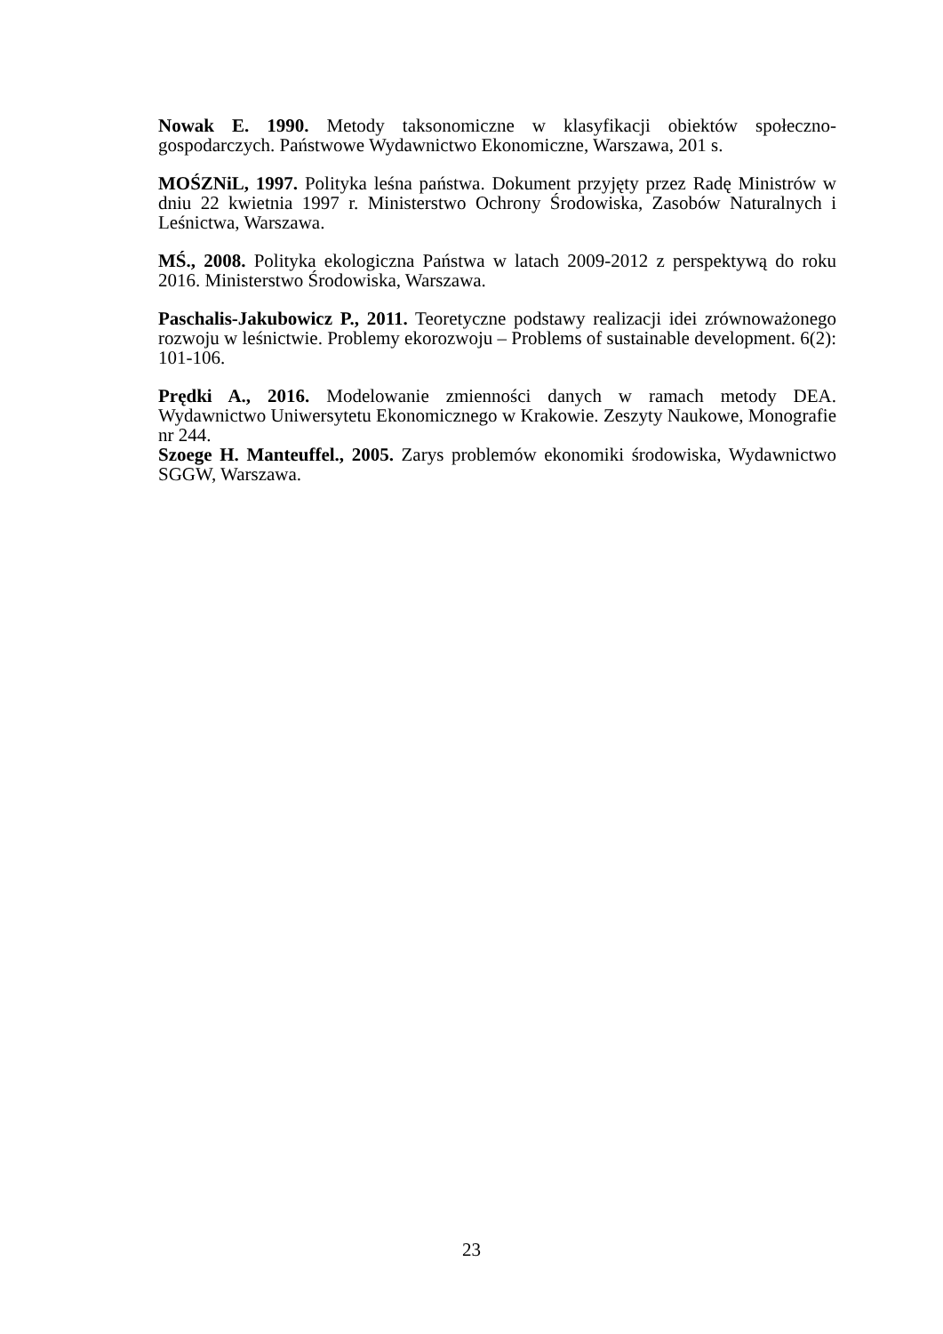Nowak E. 1990. Metody taksonomiczne w klasyfikacji obiektów społeczno-gospodarczych. Państwowe Wydawnictwo Ekonomiczne, Warszawa, 201 s.
MOŚZNiL, 1997. Polityka leśna państwa. Dokument przyjęty przez Radę Ministrów w dniu 22 kwietnia 1997 r. Ministerstwo Ochrony Środowiska, Zasobów Naturalnych i Leśnictwa, Warszawa.
MŚ., 2008. Polityka ekologiczna Państwa w latach 2009-2012 z perspektywą do roku 2016. Ministerstwo Środowiska, Warszawa.
Paschalis-Jakubowicz P., 2011. Teoretyczne podstawy realizacji idei zrównoważonego rozwoju w leśnictwie. Problemy ekorozwoju – Problems of sustainable development. 6(2): 101-106.
Prędki A., 2016. Modelowanie zmienności danych w ramach metody DEA. Wydawnictwo Uniwersytetu Ekonomicznego w Krakowie. Zeszyty Naukowe, Monografie nr 244.
Szoege H. Manteuffel., 2005. Zarys problemów ekonomiki środowiska, Wydawnictwo SGGW, Warszawa.
23